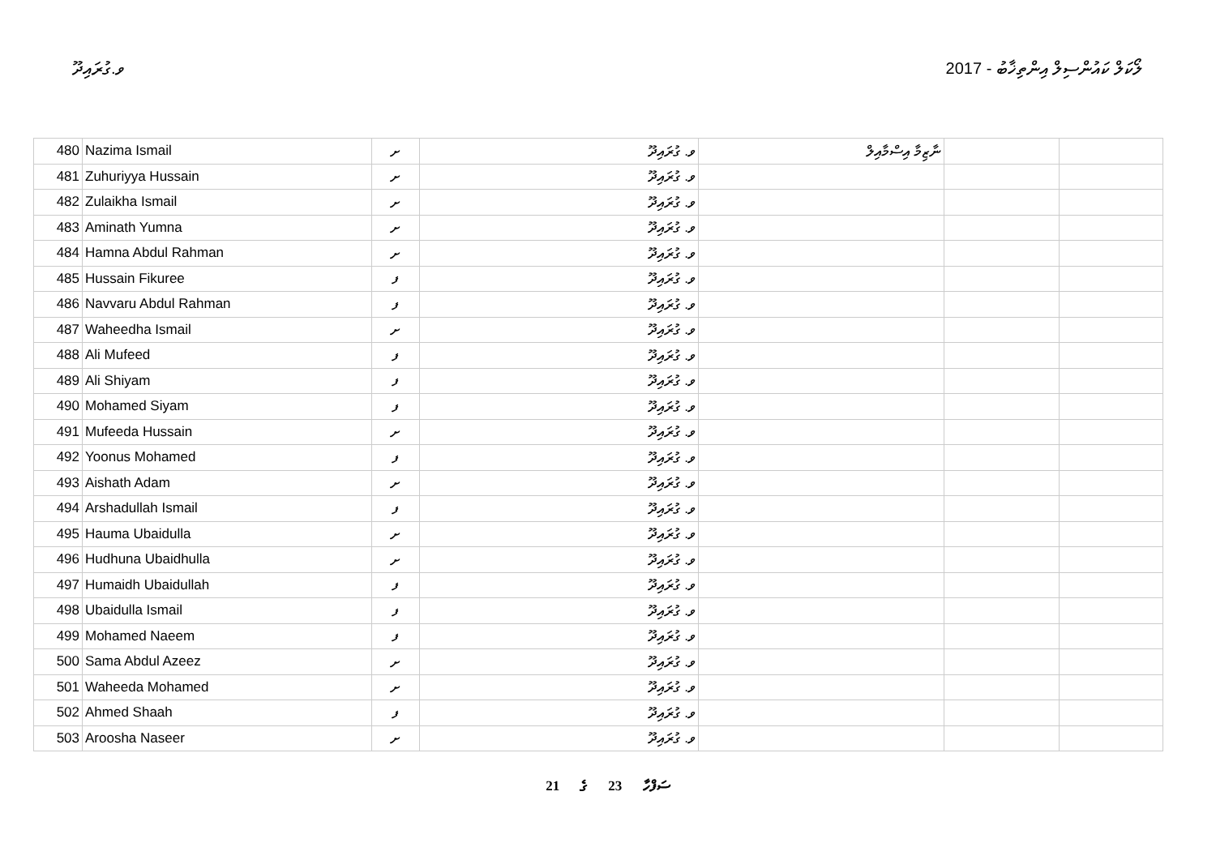ވ.ގުރައިދޫ ލޯކަލް ކައުންސިލް އިންތިޚާބު - 2017
| 480 | Nazima Ismail | ށ | ވ. ގުރައިދޫ | ނާޒިމާ އިސްމާއިލް | | |
| 481 | Zuhuriyya Hussain | ށ | ވ. ގުރައިދޫ | | | |
| 482 | Zulaikha Ismail | ށ | ވ. ގުރައިދޫ | | | |
| 483 | Aminath Yumna | ށ | ވ. ގުރައިދޫ | | | |
| 484 | Hamna Abdul Rahman | ށ | ވ. ގުރައިދޫ | | | |
| 485 | Hussain Fikuree | ފ | ވ. ގުރައިދޫ | | | |
| 486 | Navvaru Abdul Rahman | ފ | ވ. ގުރައިދޫ | | | |
| 487 | Waheedha Ismail | ށ | ވ. ގުރައިދޫ | | | |
| 488 | Ali Mufeed | ފ | ވ. ގުރައިދޫ | | | |
| 489 | Ali Shiyam | ފ | ވ. ގުރައިދޫ | | | |
| 490 | Mohamed Siyam | ފ | ވ. ގުރައިދޫ | | | |
| 491 | Mufeeda Hussain | ށ | ވ. ގުރައިދޫ | | | |
| 492 | Yoonus Mohamed | ފ | ވ. ގުރައިދޫ | | | |
| 493 | Aishath Adam | ށ | ވ. ގުރައިދޫ | | | |
| 494 | Arshadullah Ismail | ފ | ވ. ގުރައިދޫ | | | |
| 495 | Hauma Ubaidulla | ށ | ވ. ގުރައިދޫ | | | |
| 496 | Hudhuna Ubaidhulla | ށ | ވ. ގުރައިދޫ | | | |
| 497 | Humaidh Ubaidullah | ފ | ވ. ގުރައިދޫ | | | |
| 498 | Ubaidulla Ismail | ފ | ވ. ގުރައިދޫ | | | |
| 499 | Mohamed Naeem | ފ | ވ. ގުރައިދޫ | | | |
| 500 | Sama Abdul Azeez | ށ | ވ. ގުރައިދޫ | | | |
| 501 | Waheeda Mohamed | ށ | ވ. ގުރައިދޫ | | | |
| 502 | Ahmed Shaah | ފ | ވ. ގުރައިދޫ | | | |
| 503 | Aroosha Naseer | ށ | ވ. ގުރައިދޫ | | | |
21 ގެ 23 ސަފްހާ